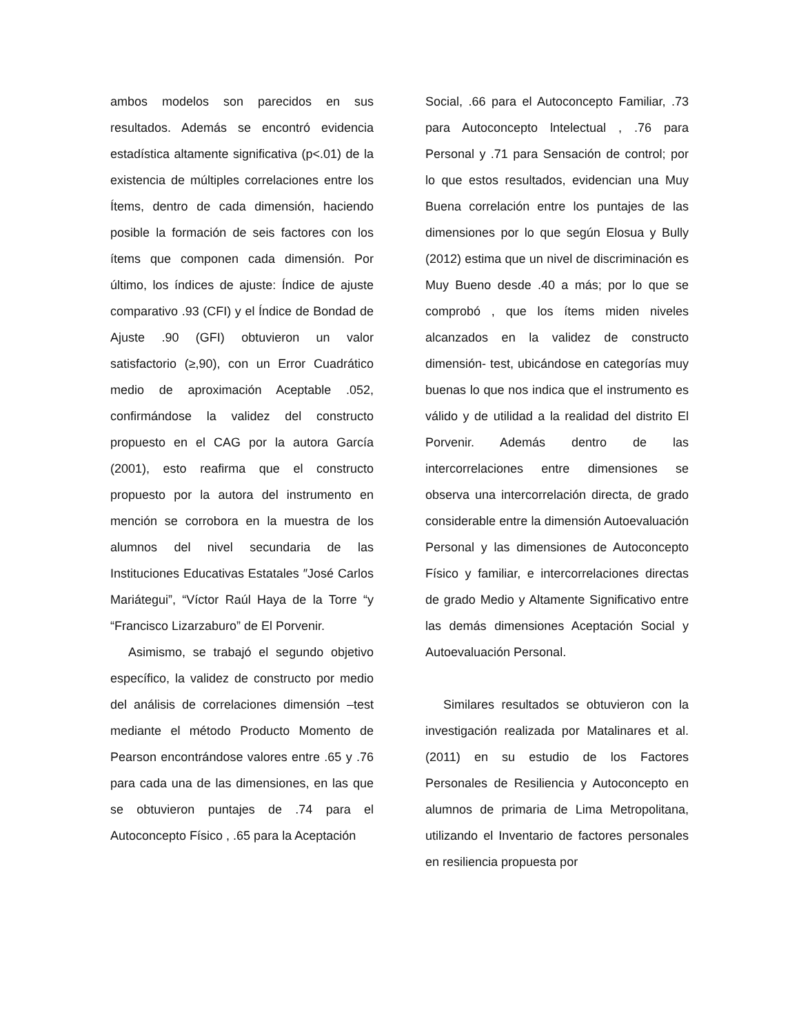ambos modelos son parecidos en sus resultados. Además se encontró evidencia estadística altamente significativa (p<.01) de la existencia de múltiples correlaciones entre los Ítems, dentro de cada dimensión, haciendo posible la formación de seis factores con los ítems que componen cada dimensión. Por último, los índices de ajuste: Índice de ajuste comparativo .93 (CFI) y el Índice de Bondad de Ajuste .90 (GFI) obtuvieron un valor satisfactorio (≥,90), con un Error Cuadrático medio de aproximación Aceptable .052, confirmándose la validez del constructo propuesto en el CAG por la autora García (2001), esto reafirma que el constructo propuesto por la autora del instrumento en mención se corrobora en la muestra de los alumnos del nivel secundaria de las Instituciones Educativas Estatales ″José Carlos Mariátegui”, “Víctor Raúl Haya de la Torre “y “Francisco Lizarzaburo” de El Porvenir.
Asimismo, se trabajó el segundo objetivo específico, la validez de constructo por medio del análisis de correlaciones dimensión –test mediante el método Producto Momento de Pearson encontrándose valores entre .65 y .76 para cada una de las dimensiones, en las que se obtuvieron puntajes de .74 para el Autoconcepto Físico , .65 para la Aceptación
Social, .66 para el Autoconcepto Familiar, .73 para Autoconcepto lntelectual , .76 para Personal y .71 para Sensación de control; por lo que estos resultados, evidencian una Muy Buena correlación entre los puntajes de las dimensiones por lo que según Elosua y Bully (2012) estima que un nivel de discriminación es Muy Bueno desde .40 a más; por lo que se comprobó , que los ítems miden niveles alcanzados en la validez de constructo dimensión- test, ubicándose en categorías muy buenas lo que nos indica que el instrumento es válido y de utilidad a la realidad del distrito El Porvenir. Además dentro de las intercorrelaciones entre dimensiones se observa una intercorrelación directa, de grado considerable entre la dimensión Autoevaluación Personal y las dimensiones de Autoconcepto Físico y familiar, e intercorrelaciones directas de grado Medio y Altamente Significativo entre las demás dimensiones Aceptación Social y Autoevaluación Personal.
Similares resultados se obtuvieron con la investigación realizada por Matalinares et al. (2011) en su estudio de los Factores Personales de Resiliencia y Autoconcepto en alumnos de primaria de Lima Metropolitana, utilizando el Inventario de factores personales en resiliencia propuesta por